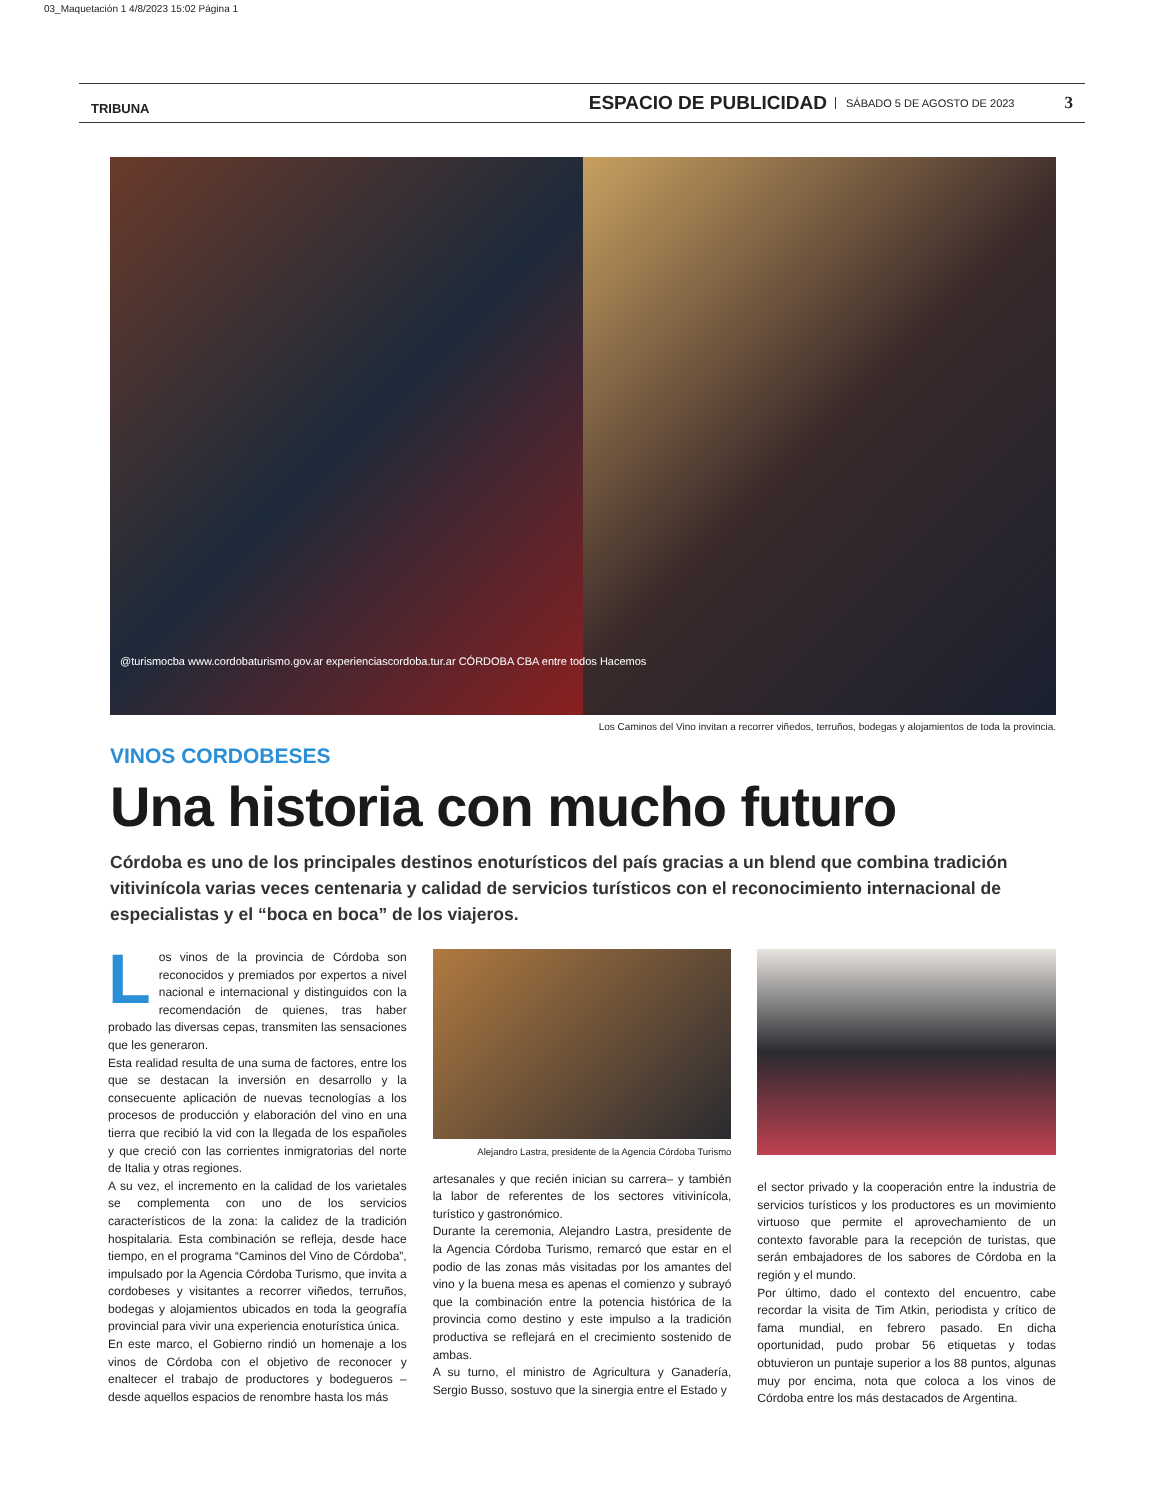03_Maquetación 1 4/8/2023 15:02 Página 1
TRIBUNA ESPACIO DE PUBLICIDAD SÁBADO 5 DE AGOSTO DE 2023 3
@turismocba www.cordobaturismo.gov.ar experienciascordoba.tur.ar CÓRDOBA CBA entre todos Hacemos
Los Caminos del Vino invitan a recorrer viñedos, terruños, bodegas y alojamientos de toda la provincia.
VINOS CORDOBESES
Una historia con mucho futuro
Córdoba es uno de los principales destinos enoturísticos del país gracias a un blend que combina tradición vitivinícola varias veces centenaria y calidad de servicios turísticos con el reconocimiento internacional de especialistas y el “boca en boca” de los viajeros.
Los vinos de la provincia de Córdoba son reconocidos y premiados por expertos a nivel nacional e internacional y distinguidos con la recomendación de quienes, tras haber probado las diversas cepas, transmiten las sensaciones que les generaron.
Esta realidad resulta de una suma de factores, entre los que se destacan la inversión en desarrollo y la consecuente aplicación de nuevas tecnologías a los procesos de producción y elaboración del vino en una tierra que recibió la vid con la llegada de los españoles y que creció con las corrientes inmigratorias del norte de Italia y otras regiones.
A su vez, el incremento en la calidad de los varietales se complementa con uno de los servicios característicos de la zona: la calidez de la tradición hospitalaria. Esta combinación se refleja, desde hace tiempo, en el programa “Caminos del Vino de Córdoba”, impulsado por la Agencia Córdoba Turismo, que invita a cordobeses y visitantes a recorrer viñedos, terruños, bodegas y alojamientos ubicados en toda la geografía provincial para vivir una experiencia enoturística única.
En este marco, el Gobierno rindió un homenaje a los vinos de Córdoba con el objetivo de reconocer y enaltecer el trabajo de productores y bodegueros –desde aquellos espacios de renombre hasta los más
Alejandro Lastra, presidente de la Agencia Córdoba Turismo
artesanales y que recién inician su carrera– y también la labor de referentes de los sectores vitivinícola, turístico y gastronómico.
Durante la ceremonia, Alejandro Lastra, presidente de la Agencia Córdoba Turismo, remarcó que estar en el podio de las zonas más visitadas por los amantes del vino y la buena mesa es apenas el comienzo y subrayó que la combinación entre la potencia histórica de la provincia como destino y este impulso a la tradición productiva se reflejará en el crecimiento sostenido de ambas.
A su turno, el ministro de Agricultura y Ganadería, Sergio Busso, sostuvo que la sinergia entre el Estado y
el sector privado y la cooperación entre la industria de servicios turísticos y los productores es un movimiento virtuoso que permite el aprovechamiento de un contexto favorable para la recepción de turistas, que serán embajadores de los sabores de Córdoba en la región y el mundo.
Por último, dado el contexto del encuentro, cabe recordar la visita de Tim Atkin, periodista y crítico de fama mundial, en febrero pasado. En dicha oportunidad, pudo probar 56 etiquetas y todas obtuvieron un puntaje superior a los 88 puntos, algunas muy por encima, nota que coloca a los vinos de Córdoba entre los más destacados de Argentina.